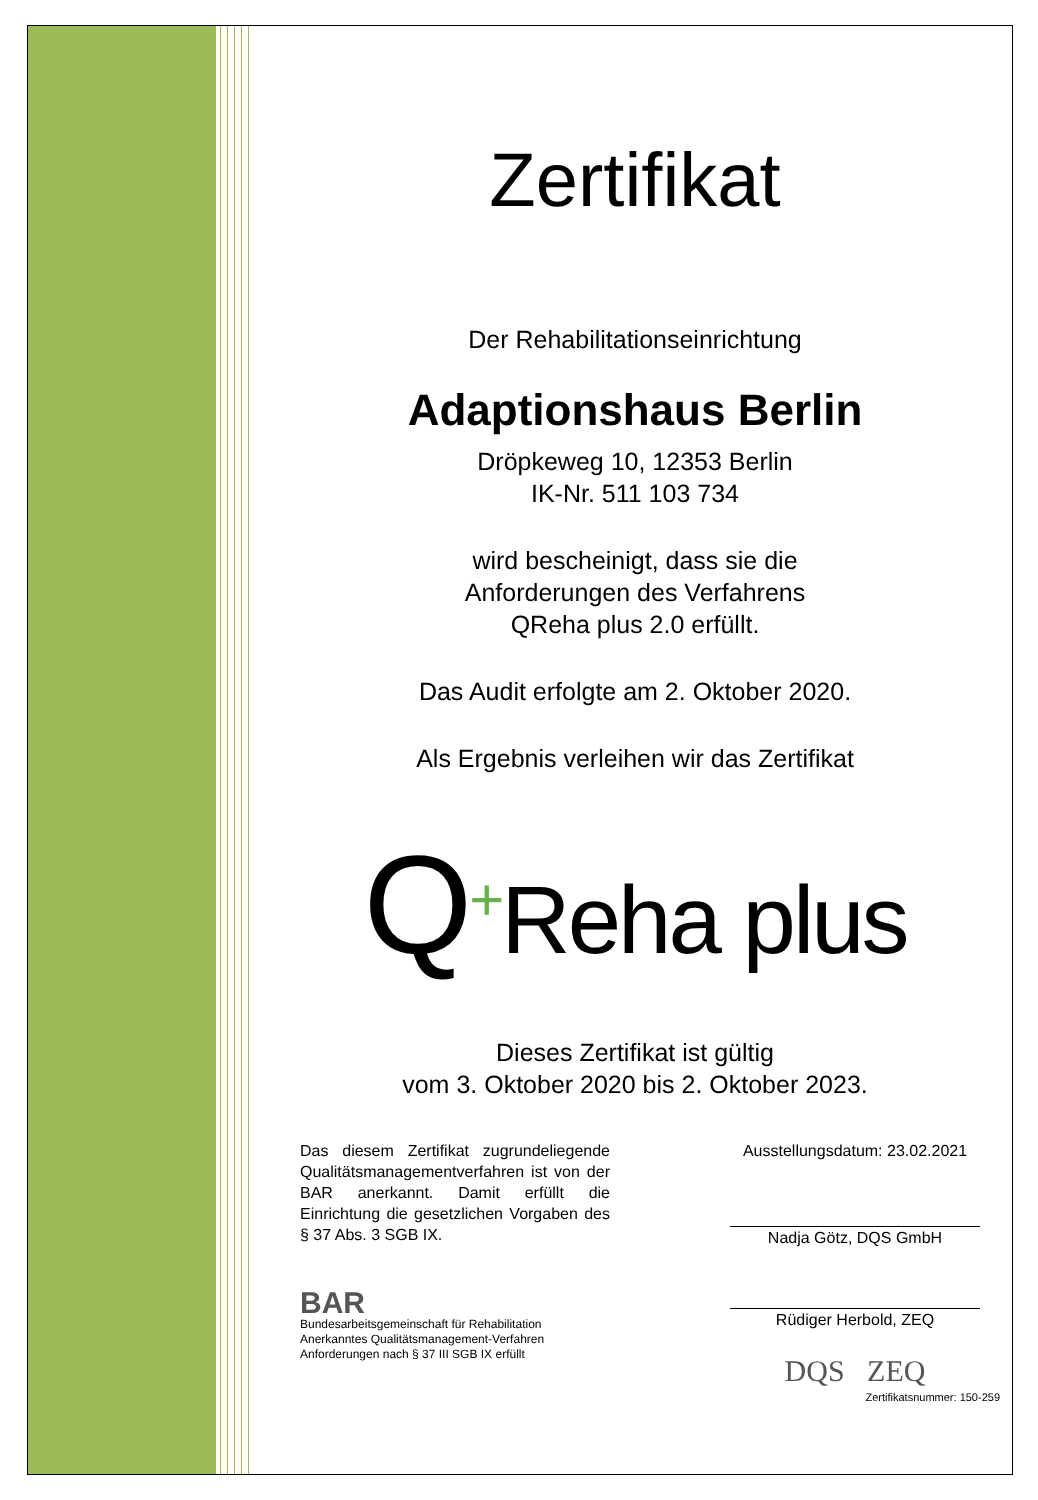Zertifikat
Der Rehabilitationseinrichtung
Adaptionshaus Berlin
Dröpkeweg 10, 12353 Berlin
IK-Nr. 511 103 734
wird bescheinigt, dass sie die
Anforderungen des Verfahrens
QReha plus 2.0 erfüllt.
Das Audit erfolgte am 2. Oktober 2020.
Als Ergebnis verleihen wir das Zertifikat
Q<sup>+</sup>Reha plus
Dieses Zertifikat ist gültig
vom 3. Oktober 2020 bis 2. Oktober 2023.
Das diesem Zertifikat zugrundeliegende Qualitätsmanagementverfahren ist von der BAR anerkannt. Damit erfüllt die Einrichtung die gesetzlichen Vorgaben des § 37 Abs. 3 SGB IX.
BAR
Bundesarbeitsgemeinschaft für Rehabilitation
Anerkanntes Qualitätsmanagement-Verfahren
Anforderungen nach § 37 III SGB IX erfüllt
Ausstellungsdatum: 23.02.2021
Nadja Götz, DQS GmbH
Rüdiger Herbold, ZEQ
DQS ZEQ
Zertifikatsnummer: 150-259